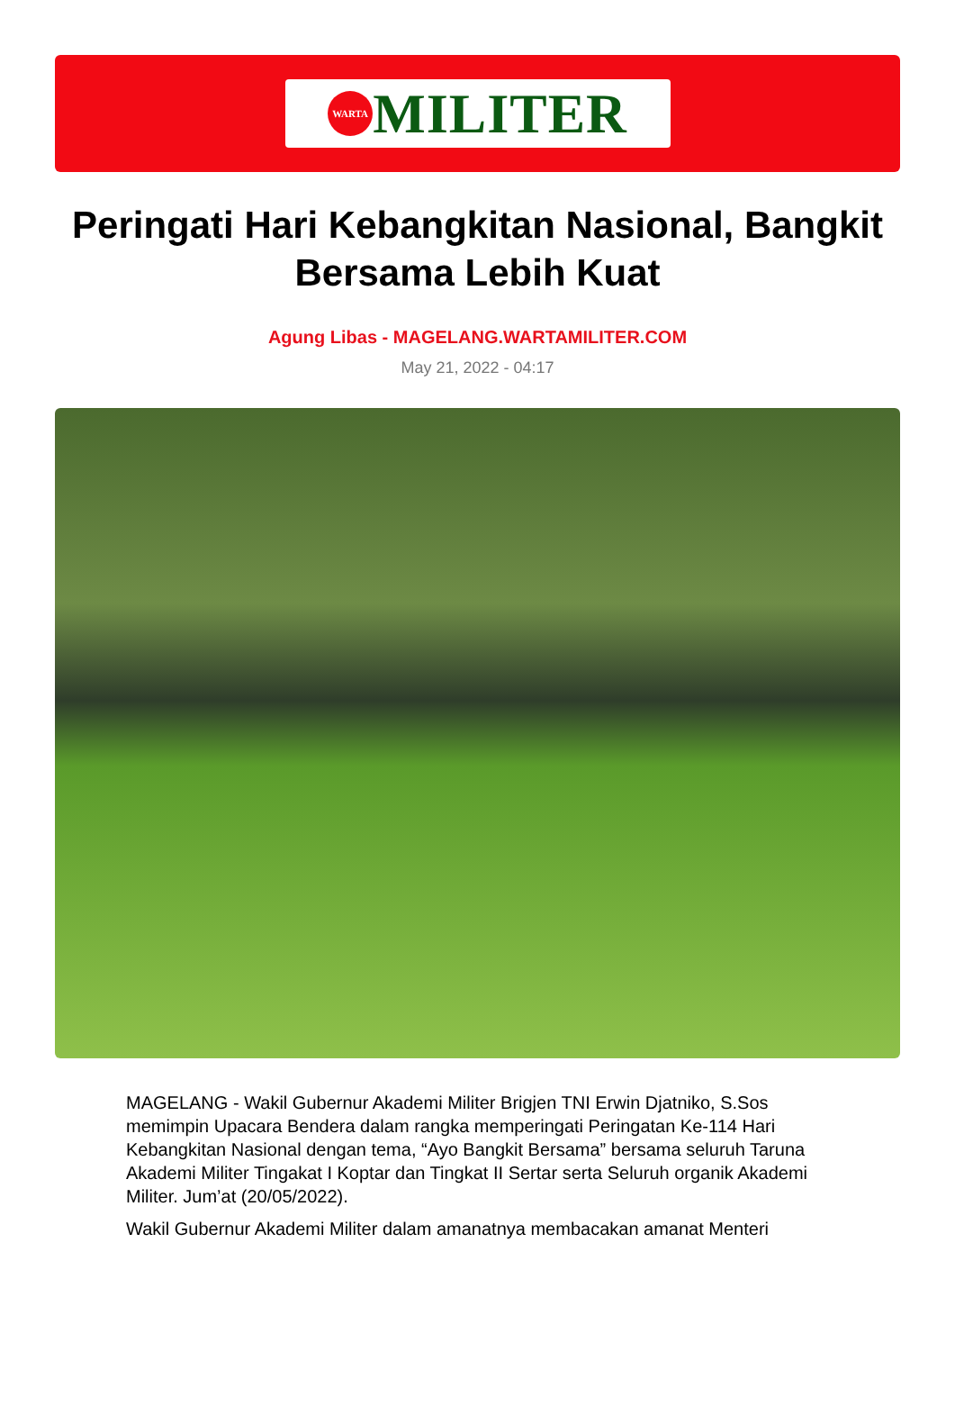WARTA
MILITER
Peringati Hari Kebangkitan Nasional, Bangkit Bersama Lebih Kuat
Agung Libas - MAGELANG.WARTAMILITER.COM
May 21, 2022 - 04:17
MAGELANG - Wakil Gubernur Akademi Militer Brigjen TNI Erwin Djatniko, S.Sos memimpin Upacara Bendera dalam rangka memperingati Peringatan Ke-114 Hari Kebangkitan Nasional dengan tema, “Ayo Bangkit Bersama” bersama seluruh Taruna Akademi Militer Tingakat I Koptar dan Tingkat II Sertar serta Seluruh organik Akademi Militer. Jum’at (20/05/2022).
Wakil Gubernur Akademi Militer dalam amanatnya membacakan amanat Menteri